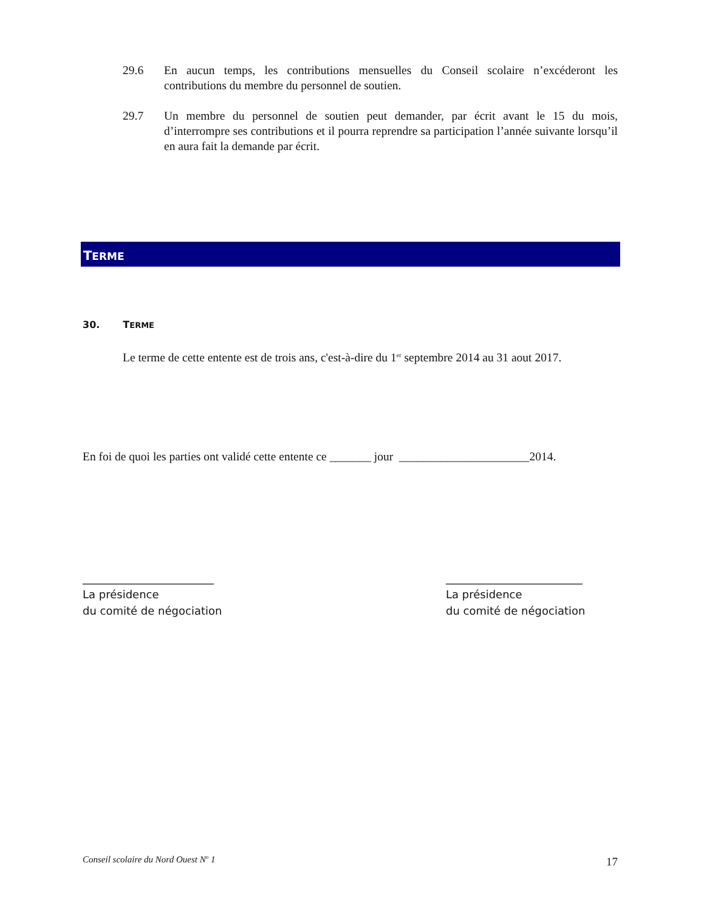29.6 En aucun temps, les contributions mensuelles du Conseil scolaire n’excéderont les contributions du membre du personnel de soutien.
29.7 Un membre du personnel de soutien peut demander, par écrit avant le 15 du mois, d’interrompre ses contributions et il pourra reprendre sa participation l’année suivante lorsqu’il en aura fait la demande par écrit.
TERME
30. TERME
Le terme de cette entente est de trois ans, c'est-à-dire du 1<sup>er</sup> septembre 2014 au 31 aout 2017.
En foi de quoi les parties ont validé cette entente ce _______ jour ______________________2014.
________________________
La présidence
du comité de négociation
_________________________
La présidence
du comité de négociation
Conseil scolaire du Nord Ouest N<sup>o</sup> 1
17